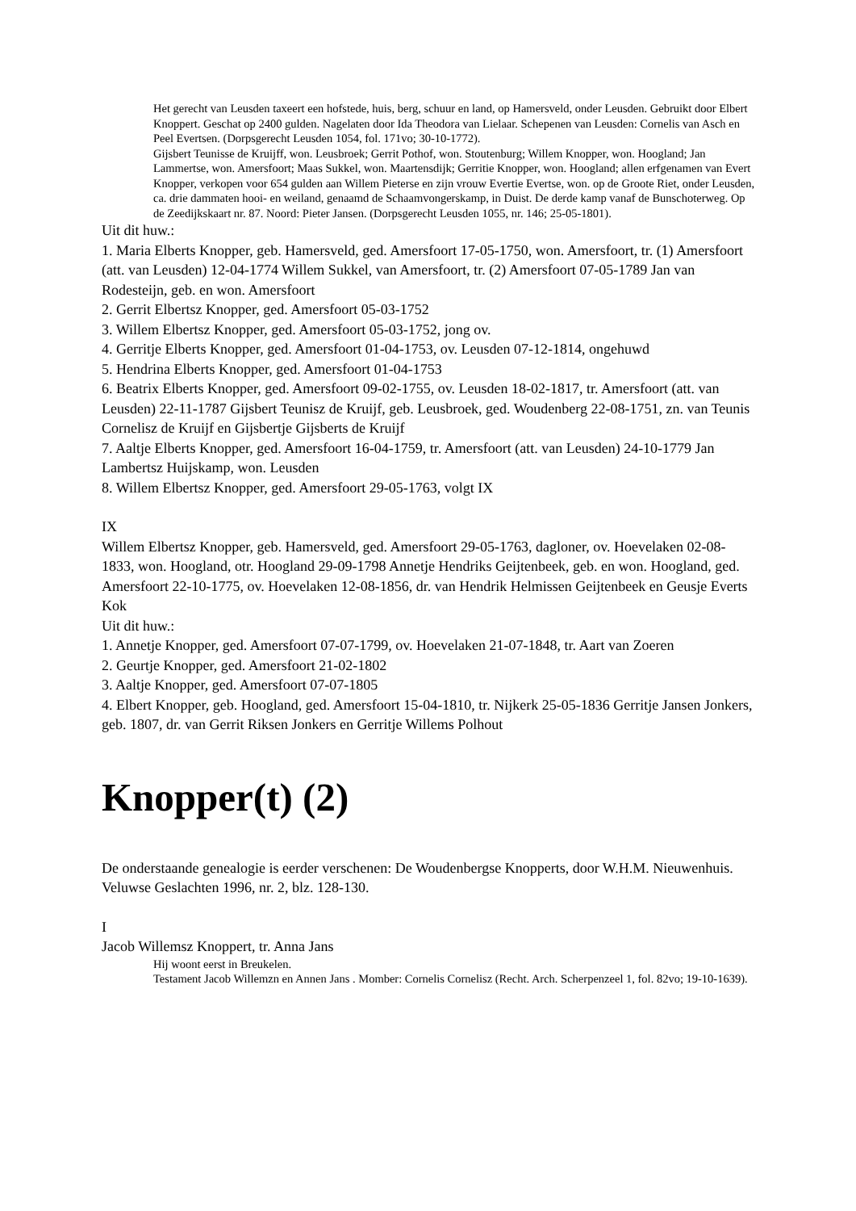Het gerecht van Leusden taxeert een hofstede, huis, berg, schuur en land, op Hamersveld, onder Leusden. Gebruikt door Elbert Knoppert. Geschat op 2400 gulden. Nagelaten door Ida Theodora van Lielaar. Schepenen van Leusden: Cornelis van Asch en Peel Evertsen. (Dorpsgerecht Leusden 1054, fol. 171vo; 30-10-1772).
Gijsbert Teunisse de Kruijff, won. Leusbroek; Gerrit Pothof, won. Stoutenburg; Willem Knopper, won. Hoogland; Jan Lammertse, won. Amersfoort; Maas Sukkel, won. Maartensdijk; Gerritie Knopper, won. Hoogland; allen erfgenamen van Evert Knopper, verkopen voor 654 gulden aan Willem Pieterse en zijn vrouw Evertie Evertse, won. op de Groote Riet, onder Leusden, ca. drie dammaten hooi- en weiland, genaamd de Schaamvongerskamp, in Duist. De derde kamp vanaf de Bunschoterweg. Op de Zeedijkskaart nr. 87. Noord: Pieter Jansen. (Dorpsgerecht Leusden 1055, nr. 146; 25-05-1801).
Uit dit huw.:
1. Maria Elberts Knopper, geb. Hamersveld, ged. Amersfoort 17-05-1750, won. Amersfoort, tr. (1) Amersfoort (att. van Leusden) 12-04-1774 Willem Sukkel, van Amersfoort, tr. (2) Amersfoort 07-05-1789 Jan van Rodesteijn, geb. en won. Amersfoort
2. Gerrit Elbertsz Knopper, ged. Amersfoort 05-03-1752
3. Willem Elbertsz Knopper, ged. Amersfoort 05-03-1752, jong ov.
4. Gerritje Elberts Knopper, ged. Amersfoort 01-04-1753, ov. Leusden 07-12-1814, ongehuwd
5. Hendrina Elberts Knopper, ged. Amersfoort 01-04-1753
6. Beatrix Elberts Knopper, ged. Amersfoort 09-02-1755, ov. Leusden 18-02-1817, tr. Amersfoort (att. van Leusden) 22-11-1787 Gijsbert Teunisz de Kruijf, geb. Leusbroek, ged. Woudenberg 22-08-1751, zn. van Teunis Cornelisz de Kruijf en Gijsbertje Gijsberts de Kruijf
7. Aaltje Elberts Knopper, ged. Amersfoort 16-04-1759, tr. Amersfoort (att. van Leusden) 24-10-1779 Jan Lambertsz Huijskamp, won. Leusden
8. Willem Elbertsz Knopper, ged. Amersfoort 29-05-1763, volgt IX
IX
Willem Elbertsz Knopper, geb. Hamersveld, ged. Amersfoort 29-05-1763, dagloner, ov. Hoevelaken 02-08-1833, won. Hoogland, otr. Hoogland 29-09-1798 Annetje Hendriks Geijtenbeek, geb. en won. Hoogland, ged. Amersfoort 22-10-1775, ov. Hoevelaken 12-08-1856, dr. van Hendrik Helmissen Geijtenbeek en Geusje Everts Kok
Uit dit huw.:
1. Annetje Knopper, ged. Amersfoort 07-07-1799, ov. Hoevelaken 21-07-1848, tr. Aart van Zoeren
2. Geurtje Knopper, ged. Amersfoort 21-02-1802
3. Aaltje Knopper, ged. Amersfoort 07-07-1805
4. Elbert Knopper, geb. Hoogland, ged. Amersfoort 15-04-1810, tr. Nijkerk 25-05-1836 Gerritje Jansen Jonkers, geb. 1807, dr. van Gerrit Riksen Jonkers en Gerritje Willems Polhout
Knopper(t) (2)
De onderstaande genealogie is eerder verschenen: De Woudenbergse Knopperts, door W.H.M. Nieuwenhuis. Veluwse Geslachten 1996, nr. 2, blz. 128-130.
I
Jacob Willemsz Knoppert, tr. Anna Jans
Hij woont eerst in Breukelen.
Testament Jacob Willemzn en Annen Jans . Momber: Cornelis Cornelisz (Recht. Arch. Scherpenzeel 1, fol. 82vo; 19-10-1639).